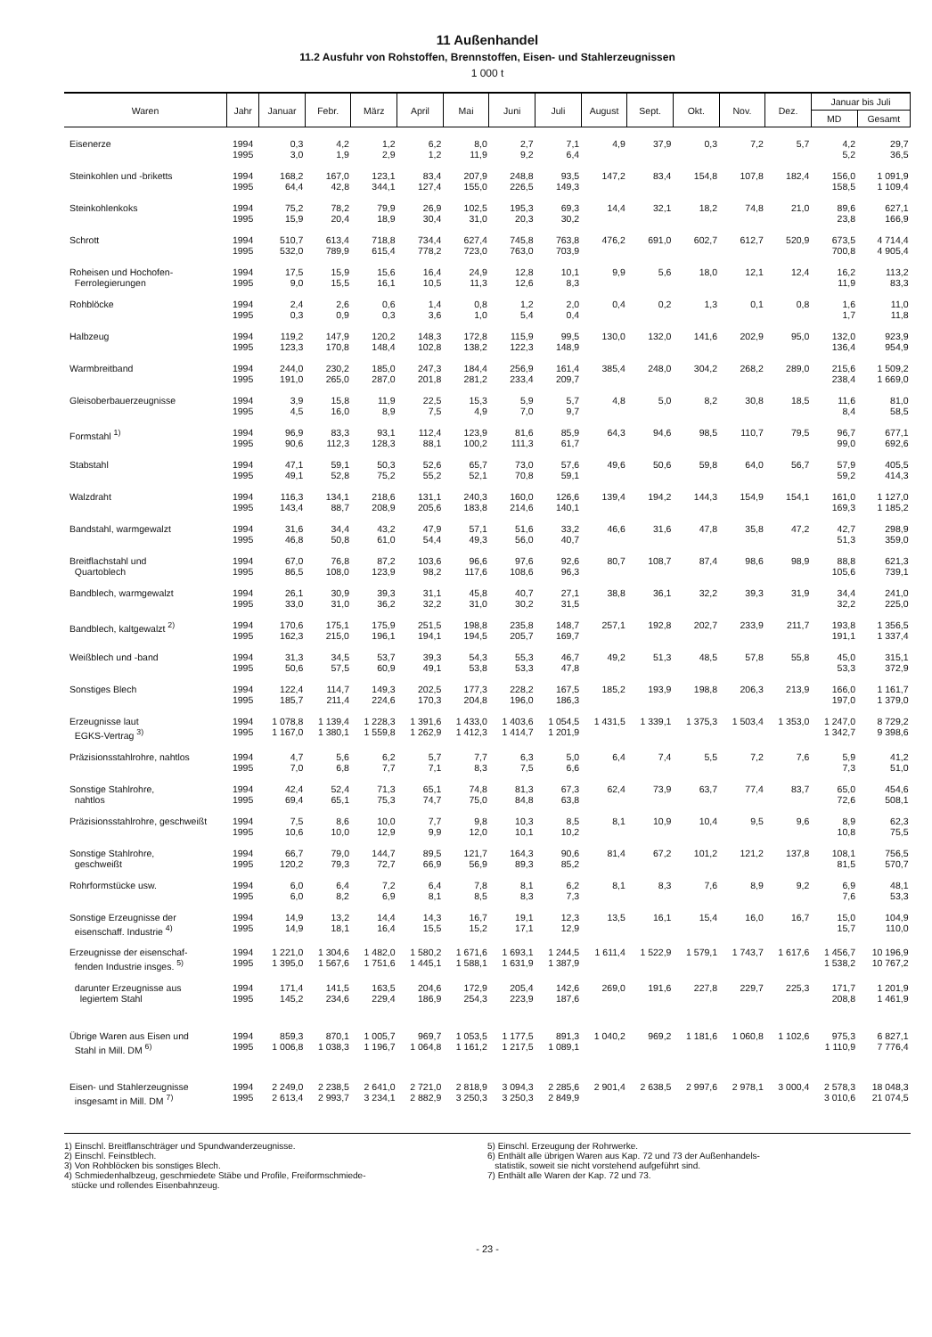11 Außenhandel
11.2 Ausfuhr von Rohstoffen, Brennstoffen, Eisen- und Stahlerzeugnissen
1 000 t
| Waren | Jahr | Januar | Febr. | März | April | Mai | Juni | Juli | August | Sept. | Okt. | Nov. | Dez. | Januar bis Juli | |
| --- | --- | --- | --- | --- | --- | --- | --- | --- | --- | --- | --- | --- | --- | --- | --- |
| | | | | | | | | | | | | | | MD | Gesamt |
| Eisenerze | 1994 1995 | 0,3 3,0 | 4,2 1,9 | 1,2 2,9 | 6,2 1,2 | 8,0 11,9 | 2,7 9,2 | 7,1 6,4 | 4,9 | 37,9 | 0,3 | 7,2 | 5,7 | 4,2 5,2 | 29,7 36,5 |
| Steinkohlen und -briketts | 1994 1995 | 168,2 64,4 | 167,0 42,8 | 123,1 344,1 | 83,4 127,4 | 207,9 155,0 | 248,8 226,5 | 93,5 149,3 | 147,2 | 83,4 | 154,8 | 107,8 | 182,4 | 156,0 158,5 | 1 091,9 1 109,4 |
| Steinkohlenkoks | 1994 1995 | 75,2 15,9 | 78,2 20,4 | 79,9 18,9 | 26,9 30,4 | 102,5 31,0 | 195,3 20,3 | 69,3 30,2 | 14,4 | 32,1 | 18,2 | 74,8 | 21,0 | 89,6 23,8 | 627,1 166,9 |
| Schrott | 1994 1995 | 510,7 532,0 | 613,4 789,9 | 718,8 615,4 | 734,4 778,2 | 627,4 723,0 | 745,8 763,0 | 763,8 703,9 | 476,2 | 691,0 | 602,7 | 612,7 | 520,9 | 673,5 700,8 | 4 714,4 4 905,4 |
| Roheisen und Hochofen- Ferrolegierungen | 1994 1995 | 17,5 9,0 | 15,9 15,5 | 15,6 16,1 | 16,4 10,5 | 24,9 11,3 | 12,8 12,6 | 10,1 8,3 | 9,9 | 5,6 | 18,0 | 12,1 | 12,4 | 16,2 11,9 | 113,2 83,3 |
| Rohblöcke | 1994 1995 | 2,4 0,3 | 2,6 0,9 | 0,6 0,3 | 1,4 3,6 | 0,8 1,0 | 1,2 5,4 | 2,0 0,4 | 0,4 | 0,2 | 1,3 | 0,1 | 0,8 | 1,6 1,7 | 11,0 11,8 |
| Halbzeug | 1994 1995 | 119,2 123,3 | 147,9 170,8 | 120,2 148,4 | 148,3 102,8 | 172,8 138,2 | 115,9 122,3 | 99,5 148,9 | 130,0 | 132,0 | 141,6 | 202,9 | 95,0 | 132,0 136,4 | 923,9 954,9 |
| Warmbreitband | 1994 1995 | 244,0 191,0 | 230,2 265,0 | 185,0 287,0 | 247,3 201,8 | 184,4 281,2 | 256,9 233,4 | 161,4 209,7 | 385,4 | 248,0 | 304,2 | 268,2 | 289,0 | 215,6 238,4 | 1 509,2 1 669,0 |
| Gleisoberbauerzeugnisse | 1994 1995 | 3,9 4,5 | 15,8 16,0 | 11,9 8,9 | 22,5 7,5 | 15,3 4,9 | 5,9 7,0 | 5,7 9,7 | 4,8 | 5,0 | 8,2 | 30,8 | 18,5 | 11,6 8,4 | 81,0 58,5 |
| Formstahl <sup>1)</sup> | 1994 1995 | 96,9 90,6 | 83,3 112,3 | 93,1 128,3 | 112,4 88,1 | 123,9 100,2 | 81,6 111,3 | 85,9 61,7 | 64,3 | 94,6 | 98,5 | 110,7 | 79,5 | 96,7 99,0 | 677,1 692,6 |
| Stabstahl | 1994 1995 | 47,1 49,1 | 59,1 52,8 | 50,3 75,2 | 52,6 55,2 | 65,7 52,1 | 73,0 70,8 | 57,6 59,1 | 49,6 | 50,6 | 59,8 | 64,0 | 56,7 | 57,9 59,2 | 405,5 414,3 |
| Walzdraht | 1994 1995 | 116,3 143,4 | 134,1 88,7 | 218,6 208,9 | 131,1 205,6 | 240,3 183,8 | 160,0 214,6 | 126,6 140,1 | 139,4 | 194,2 | 144,3 | 154,9 | 154,1 | 161,0 169,3 | 1 127,0 1 185,2 |
| Bandstahl, warmgewalzt | 1994 1995 | 31,6 46,8 | 34,4 50,8 | 43,2 61,0 | 47,9 54,4 | 57,1 49,3 | 51,6 56,0 | 33,2 40,7 | 46,6 | 31,6 | 47,8 | 35,8 | 47,2 | 42,7 51,3 | 298,9 359,0 |
| Breitflachstahl und Quartoblech | 1994 1995 | 67,0 86,5 | 76,8 108,0 | 87,2 123,9 | 103,6 98,2 | 96,6 117,6 | 97,6 108,6 | 92,6 96,3 | 80,7 | 108,7 | 87,4 | 98,6 | 98,9 | 88,8 105,6 | 621,3 739,1 |
| Bandblech, warmgewalzt | 1994 1995 | 26,1 33,0 | 30,9 31,0 | 39,3 36,2 | 31,1 32,2 | 45,8 31,0 | 40,7 30,2 | 27,1 31,5 | 38,8 | 36,1 | 32,2 | 39,3 | 31,9 | 34,4 32,2 | 241,0 225,0 |
| Bandblech, kaltgewalzt <sup>2)</sup> | 1994 1995 | 170,6 162,3 | 175,1 215,0 | 175,9 196,1 | 251,5 194,1 | 198,8 194,5 | 235,8 205,7 | 148,7 169,7 | 257,1 | 192,8 | 202,7 | 233,9 | 211,7 | 193,8 191,1 | 1 356,5 1 337,4 |
| Weißblech und -band | 1994 1995 | 31,3 50,6 | 34,5 57,5 | 53,7 60,9 | 39,3 49,1 | 54,3 53,8 | 55,3 53,3 | 46,7 47,8 | 49,2 | 51,3 | 48,5 | 57,8 | 55,8 | 45,0 53,3 | 315,1 372,9 |
| Sonstiges Blech | 1994 1995 | 122,4 185,7 | 114,7 211,4 | 149,3 224,6 | 202,5 170,3 | 177,3 204,8 | 228,2 196,0 | 167,5 186,3 | 185,2 | 193,9 | 198,8 | 206,3 | 213,9 | 166,0 197,0 | 1 161,7 1 379,0 |
| Erzeugnisse laut EGKS-Vertrag <sup>3)</sup> | 1994 1995 | 1 078,8 1 167,0 | 1 139,4 1 380,1 | 1 228,3 1 559,8 | 1 391,6 1 262,9 | 1 433,0 1 412,3 | 1 403,6 1 414,7 | 1 054,5 1 201,9 | 1 431,5 | 1 339,1 | 1 375,3 | 1 503,4 | 1 353,0 | 1 247,0 1 342,7 | 8 729,2 9 398,6 |
| Präzisionsstahlrohre, nahtlos | 1994 1995 | 4,7 7,0 | 5,6 6,8 | 6,2 7,7 | 5,7 7,1 | 7,7 8,3 | 6,3 7,5 | 5,0 6,6 | 6,4 | 7,4 | 5,5 | 7,2 | 7,6 | 5,9 7,3 | 41,2 51,0 |
| Sonstige Stahlrohre, nahtlos | 1994 1995 | 42,4 69,4 | 52,4 65,1 | 71,3 75,3 | 65,1 74,7 | 74,8 75,0 | 81,3 84,8 | 67,3 63,8 | 62,4 | 73,9 | 63,7 | 77,4 | 83,7 | 65,0 72,6 | 454,6 508,1 |
| Präzisionsstahlrohre, geschweißt | 1994 1995 | 7,5 10,6 | 8,6 10,0 | 10,0 12,9 | 7,7 9,9 | 9,8 12,0 | 10,3 10,1 | 8,5 10,2 | 8,1 | 10,9 | 10,4 | 9,5 | 9,6 | 8,9 10,8 | 62,3 75,5 |
| Sonstige Stahlrohre, geschweißt | 1994 1995 | 66,7 120,2 | 79,0 79,3 | 144,7 72,7 | 89,5 66,9 | 121,7 56,9 | 164,3 89,3 | 90,6 85,2 | 81,4 | 67,2 | 101,2 | 121,2 | 137,8 | 108,1 81,5 | 756,5 570,7 |
| Rohrformstücke usw. | 1994 1995 | 6,0 6,0 | 6,4 8,2 | 7,2 6,9 | 6,4 8,1 | 7,8 8,5 | 8,1 8,3 | 6,2 7,3 | 8,1 | 8,3 | 7,6 | 8,9 | 9,2 | 6,9 7,6 | 48,1 53,3 |
| Sonstige Erzeugnisse der eisenschaff. Industrie <sup>4)</sup> | 1994 1995 | 14,9 14,9 | 13,2 18,1 | 14,4 16,4 | 14,3 15,5 | 16,7 15,2 | 19,1 17,1 | 12,3 12,9 | 13,5 | 16,1 | 15,4 | 16,0 | 16,7 | 15,0 15,7 | 104,9 110,0 |
| Erzeugnisse der eisenschaf- fenden Industrie insges. <sup>5)</sup> | 1994 1995 | 1 221,0 1 395,0 | 1 304,6 1 567,6 | 1 482,0 1 751,6 | 1 580,2 1 445,1 | 1 671,6 1 588,1 | 1 693,1 1 631,9 | 1 244,5 1 387,9 | 1 611,4 | 1 522,9 | 1 579,1 | 1 743,7 | 1 617,6 | 1 456,7 1 538,2 | 10 196,9 10 767,2 |
| darunter Erzeugnisse aus legiertem Stahl | 1994 1995 | 171,4 145,2 | 141,5 234,6 | 163,5 229,4 | 204,6 186,9 | 172,9 254,3 | 205,4 223,9 | 142,6 187,6 | 269,0 | 191,6 | 227,8 | 229,7 | 225,3 | 171,7 208,8 | 1 201,9 1 461,9 |
| Übrige Waren aus Eisen und Stahl in Mill. DM <sup>6)</sup> | 1994 1995 | 859,3 1 006,8 | 870,1 1 038,3 | 1 005,7 1 196,7 | 969,7 1 064,8 | 1 053,5 1 161,2 | 1 177,5 1 217,5 | 891,3 1 089,1 | 1 040,2 | 969,2 | 1 181,6 | 1 060,8 | 1 102,6 | 975,3 1 110,9 | 6 827,1 7 776,4 |
| Eisen- und Stahlerzeugnisse insgesamt in Mill. DM <sup>7)</sup> | 1994 1995 | 2 249,0 2 613,4 | 2 238,5 2 993,7 | 2 641,0 3 234,1 | 2 721,0 2 882,9 | 2 818,9 3 250,3 | 3 094,3 3 250,3 | 2 285,6 2 849,9 | 2 901,4 | 2 638,5 | 2 997,6 | 2 978,1 | 3 000,4 | 2 578,3 3 010,6 | 18 048,3 21 074,5 |
1) Einschl. Breitflanschträger und Spundwanderzeugnisse.
2) Einschl. Feinstblech.
3) Von Rohblöcken bis sonstiges Blech.
4) Schmiedenhalbzeug, geschmiedete Stäbe und Profile, Freiformschmiede-
stücke und rollendes Eisenbahnzeug.
5) Einschl. Erzeugung der Rohrwerke.
6) Enthält alle übrigen Waren aus Kap. 72 und 73 der Außenhandels-
statistik, soweit sie nicht vorstehend aufgeführt sind.
7) Enthält alle Waren der Kap. 72 und 73.
- 23 -